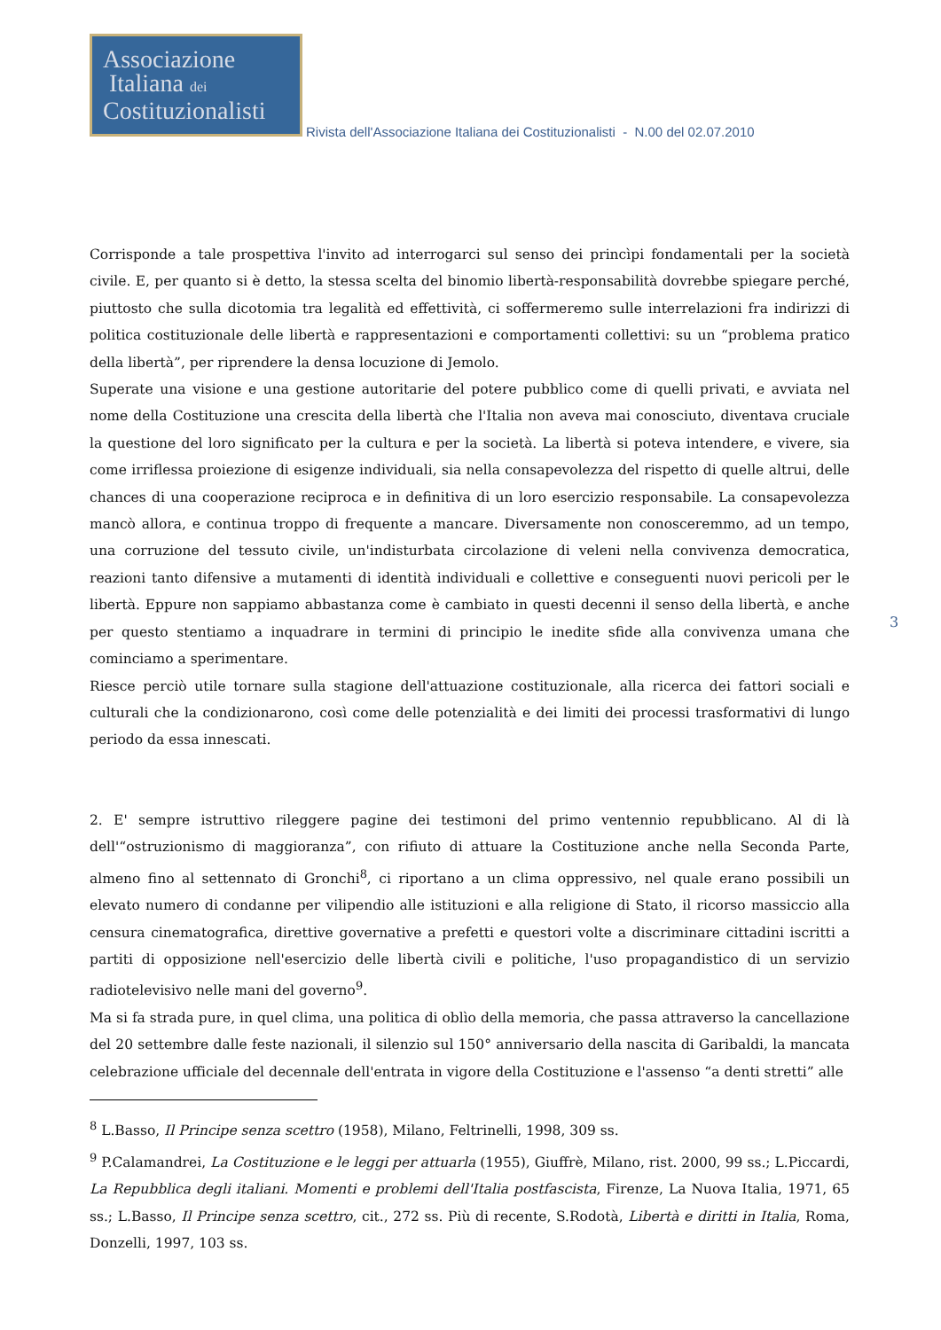Associazione
Italiana dei
Costituzionalisti
Rivista dell'Associazione Italiana dei Costituzionalisti - N.00 del 02.07.2010
Corrisponde a tale prospettiva l'invito ad interrogarci sul senso dei princìpi fondamentali per la società civile. E, per quanto si è detto, la stessa scelta del binomio libertà-responsabilità dovrebbe spiegare perché, piuttosto che sulla dicotomia tra legalità ed effettività, ci soffermeremo sulle interrelazioni fra indirizzi di politica costituzionale delle libertà e rappresentazioni e comportamenti collettivi: su un “problema pratico della libertà”, per riprendere la densa locuzione di Jemolo.
Superate una visione e una gestione autoritarie del potere pubblico come di quelli privati, e avviata nel nome della Costituzione una crescita della libertà che l'Italia non aveva mai conosciuto, diventava cruciale la questione del loro significato per la cultura e per la società. La libertà si poteva intendere, e vivere, sia come irriflessa proiezione di esigenze individuali, sia nella consapevolezza del rispetto di quelle altrui, delle chances di una cooperazione reciproca e in definitiva di un loro esercizio responsabile. La consapevolezza mancò allora, e continua troppo di frequente a mancare. Diversamente non conosceremmo, ad un tempo, una corruzione del tessuto civile, un'indisturbata circolazione di veleni nella convivenza democratica, reazioni tanto difensive a mutamenti di identità individuali e collettive e conseguenti nuovi pericoli per le libertà. Eppure non sappiamo abbastanza come è cambiato in questi decenni il senso della libertà, e anche per questo stentiamo a inquadrare in termini di principio le inedite sfide alla convivenza umana che cominciamo a sperimentare.
Riesce perciò utile tornare sulla stagione dell'attuazione costituzionale, alla ricerca dei fattori sociali e culturali che la condizionarono, così come delle potenzialità e dei limiti dei processi trasformativi di lungo periodo da essa innescati.
2. E' sempre istruttivo rileggere pagine dei testimoni del primo ventennio repubblicano. Al di là dell'“ostruzionismo di maggioranza”, con rifiuto di attuare la Costituzione anche nella Seconda Parte, almeno fino al settennato di Gronchi<sup>8</sup>, ci riportano a un clima oppressivo, nel quale erano possibili un elevato numero di condanne per vilipendio alle istituzioni e alla religione di Stato, il ricorso massiccio alla censura cinematografica, direttive governative a prefetti e questori volte a discriminare cittadini iscritti a partiti di opposizione nell'esercizio delle libertà civili e politiche, l'uso propagandistico di un servizio radiotelevisivo nelle mani del governo<sup>9</sup>.
Ma si fa strada pure, in quel clima, una politica di oblìo della memoria, che passa attraverso la cancellazione del 20 settembre dalle feste nazionali, il silenzio sul 150° anniversario della nascita di Garibaldi, la mancata celebrazione ufficiale del decennale dell'entrata in vigore della Costituzione e l'assenso “a denti stretti” alle
<sup>8</sup> L.Basso, Il Principe senza scettro (1958), Milano, Feltrinelli, 1998, 309 ss.
<sup>9</sup> P.Calamandrei, La Costituzione e le leggi per attuarla (1955), Giuffrè, Milano, rist. 2000, 99 ss.; L.Piccardi, La Repubblica degli italiani. Momenti e problemi dell'Italia postfascista, Firenze, La Nuova Italia, 1971, 65 ss.; L.Basso, Il Principe senza scettro, cit., 272 ss. Più di recente, S.Rodotà, Libertà e diritti in Italia, Roma, Donzelli, 1997, 103 ss.
3